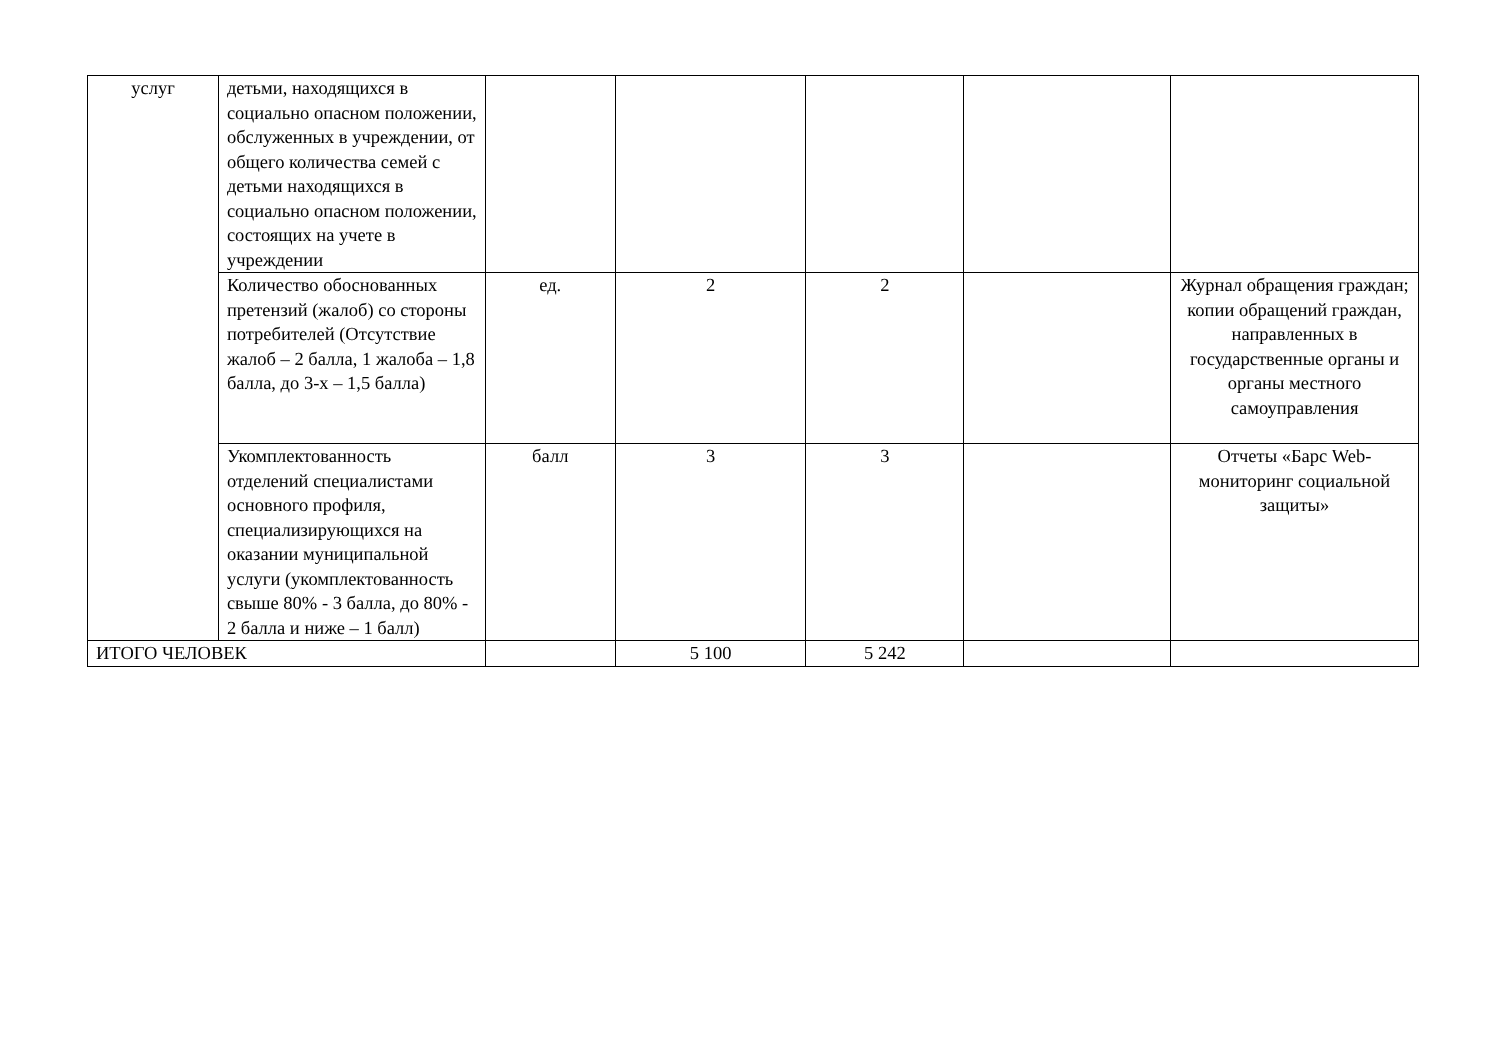| услуг | детьми, находящихся в социально опасном положении, обслуженных в учреждении, от общего количества семей с детьми находящихся в социально опасном положении, состоящих на учете в учреждении | | | | | |
| | Количество обоснованных претензий (жалоб) со стороны потребителей (Отсутствие жалоб – 2 балла, 1 жалоба – 1,8 балла, до 3-х – 1,5 балла) | ед. | 2 | 2 | | Журнал обращения граждан; копии обращений граждан, направленных в государственные органы и органы местного самоуправления |
| | Укомплектованность отделений специалистами основного профиля, специализирующихся на оказании муниципальной услуги (укомплектованность свыше 80% - 3 балла, до 80% - 2 балла и ниже – 1 балл) | балл | 3 | 3 | | Отчеты «Барс Web-мониторинг социальной защиты» |
| ИТОГО ЧЕЛОВЕК | | | 5 100 | 5 242 | | |